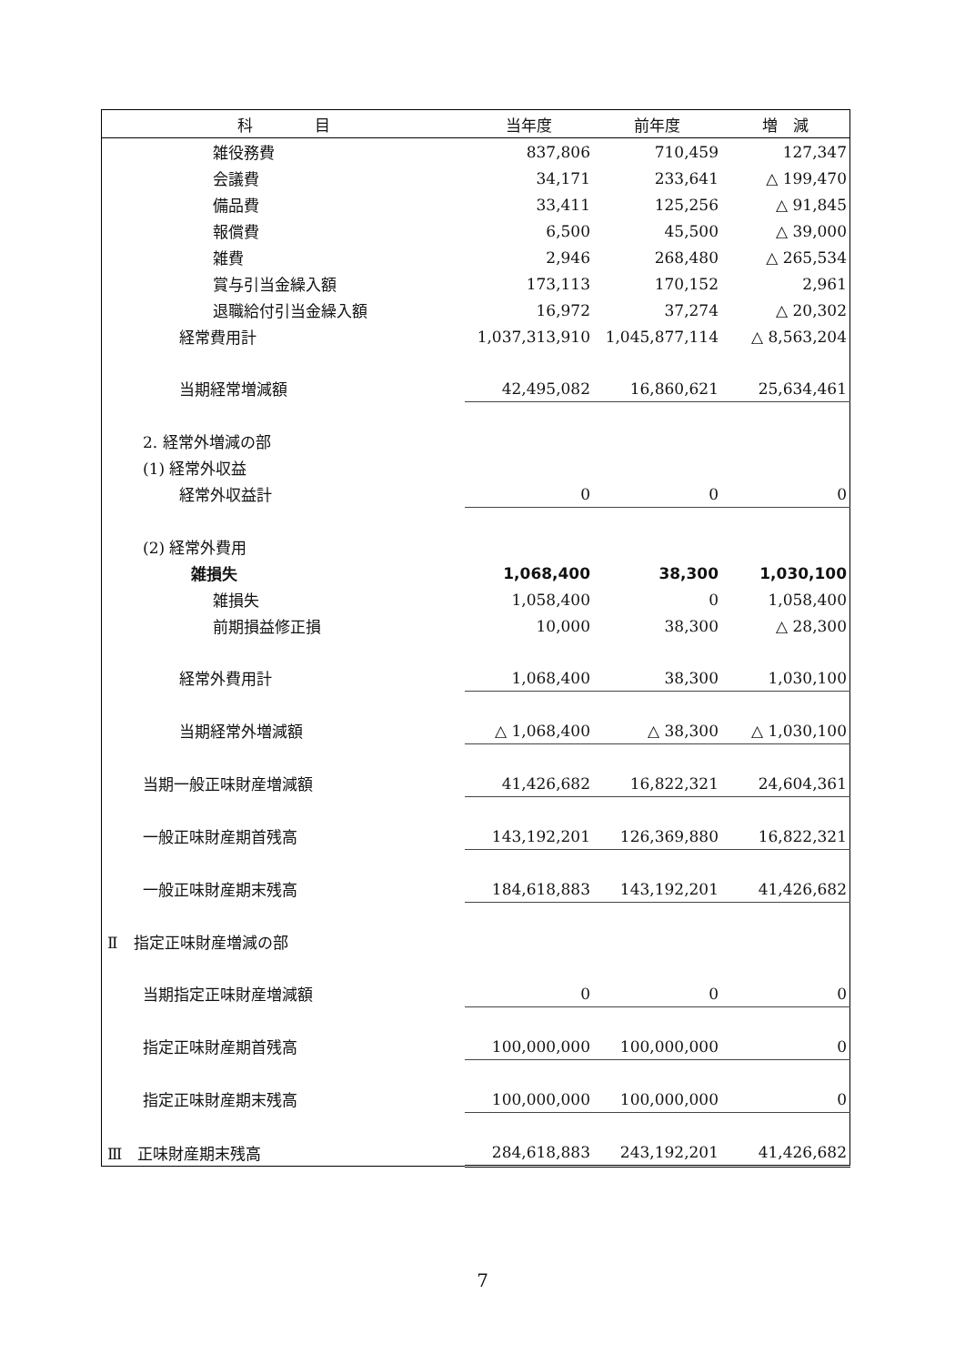| 科 目 | 当年度 | 前年度 | 増 減 |
| --- | --- | --- | --- |
| 雑役務費 | 837,806 | 710,459 | 127,347 |
| 会議費 | 34,171 | 233,641 | △ 199,470 |
| 備品費 | 33,411 | 125,256 | △ 91,845 |
| 報償費 | 6,500 | 45,500 | △ 39,000 |
| 雑費 | 2,946 | 268,480 | △ 265,534 |
| 賞与引当金繰入額 | 173,113 | 170,152 | 2,961 |
| 退職給付引当金繰入額 | 16,972 | 37,274 | △ 20,302 |
| 経常費用計 | 1,037,313,910 | 1,045,877,114 | △ 8,563,204 |
| 当期経常増減額 | 42,495,082 | 16,860,621 | 25,634,461 |
| 2. 経常外増減の部 | | | |
| (1) 経常外収益 | | | |
| 経常外収益計 | 0 | 0 | 0 |
| (2) 経常外費用 | | | |
| 雑損失 | 1,068,400 | 38,300 | 1,030,100 |
| 雑損失 | 1,058,400 | 0 | 1,058,400 |
| 前期損益修正損 | 10,000 | 38,300 | △ 28,300 |
| 経常外費用計 | 1,068,400 | 38,300 | 1,030,100 |
| 当期経常外増減額 | △ 1,068,400 | △ 38,300 | △ 1,030,100 |
| 当期一般正味財産増減額 | 41,426,682 | 16,822,321 | 24,604,361 |
| 一般正味財産期首残高 | 143,192,201 | 126,369,880 | 16,822,321 |
| 一般正味財産期末残高 | 184,618,883 | 143,192,201 | 41,426,682 |
| Ⅱ 指定正味財産増減の部 | | | |
| 当期指定正味財産増減額 | 0 | 0 | 0 |
| 指定正味財産期首残高 | 100,000,000 | 100,000,000 | 0 |
| 指定正味財産期末残高 | 100,000,000 | 100,000,000 | 0 |
| Ⅲ 正味財産期末残高 | 284,618,883 | 243,192,201 | 41,426,682 |
7